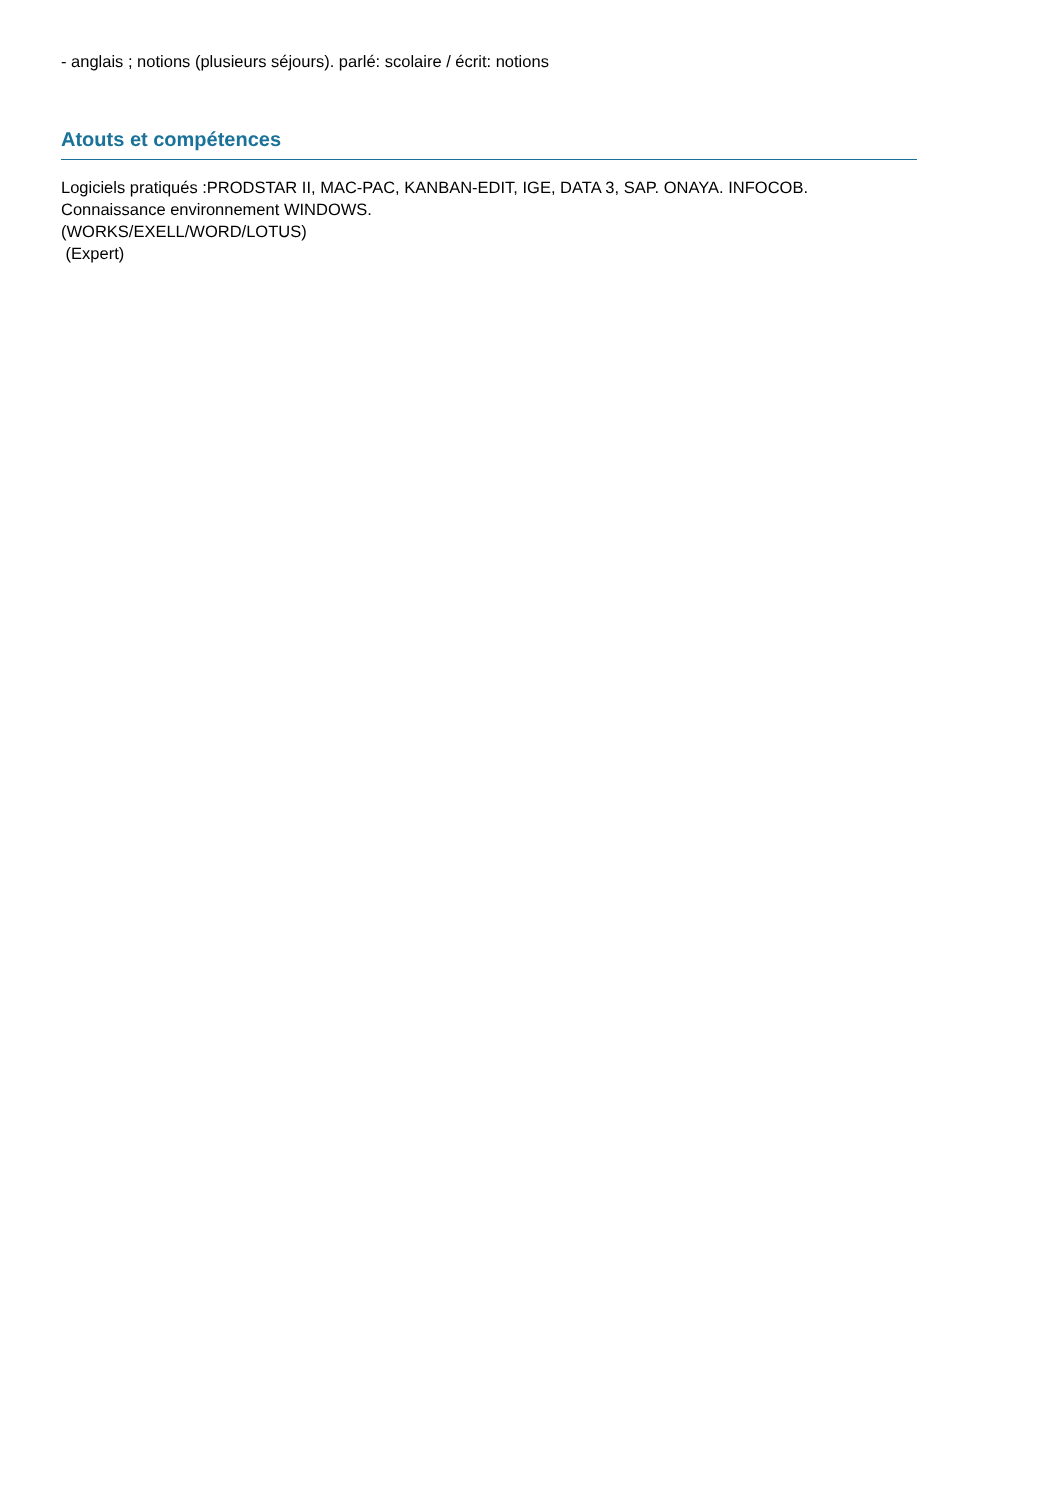- anglais ; notions (plusieurs séjours). parlé: scolaire / écrit: notions
Atouts et compétences
Logiciels pratiqués :PRODSTAR II, MAC-PAC, KANBAN-EDIT, IGE, DATA 3, SAP. ONAYA. INFOCOB.
Connaissance environnement WINDOWS.
(WORKS/EXELL/WORD/LOTUS)
(Expert)